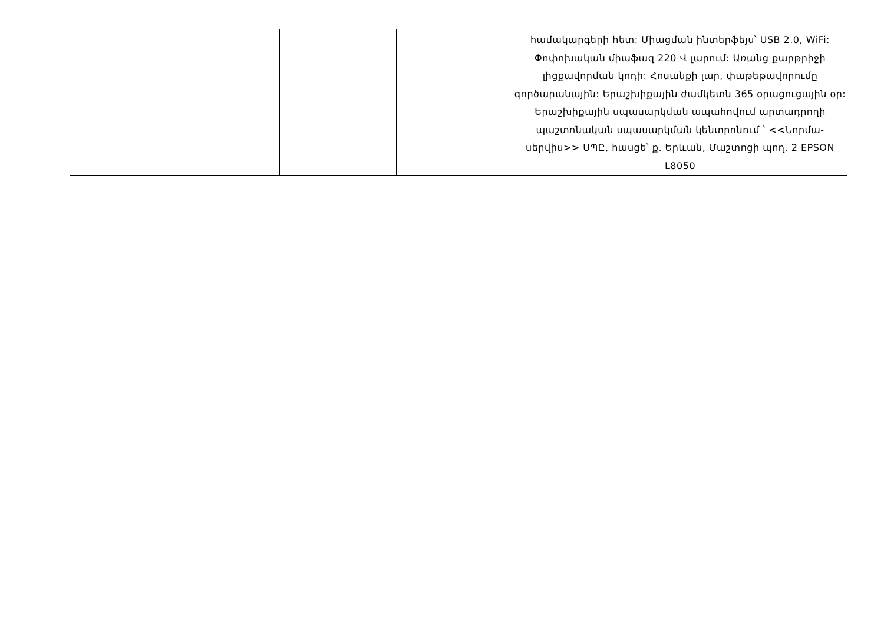| | | | | համակարգերի հետ: Միացման ինտերֆեյս՝ USB 2.0, WiFi: Փոփոխական միաֆազ 220 Վ լարում: Առանց քարթրիջի լիցքավորման կոդի: Հոսանքի լար, փաթեթավորումը գործարանային: Երաշխիքային ժամկետն 365 օրացուցային օր: Երաշխիքային սպասարկման ապահովում արտադրողի պաշտոնական սպասարկման կենտրոնում ՝ <<Նորմա-սերվիս>> ՍՊԸ, հասցե՝ ք. Երևան, Մաշտոցի պող. 2 EPSON L8050 |